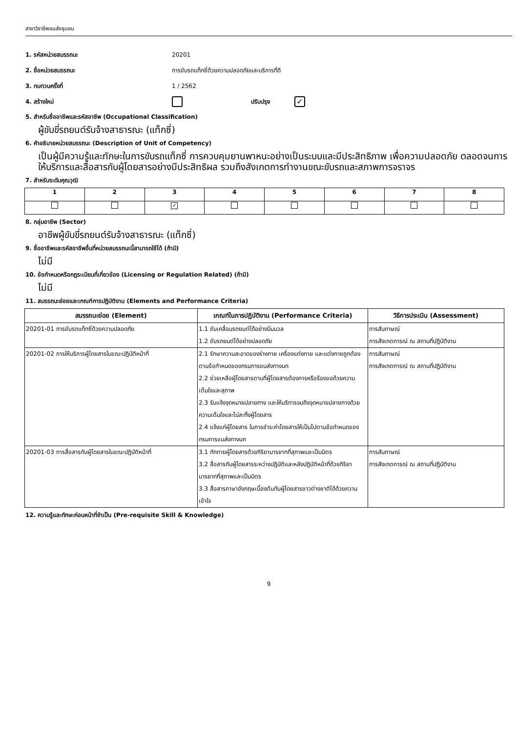สาขาวิชาชีพขนส่งชุมชน
1. รหัสหน่วยสมรรถนะ 20201
2. ชื่อหน่วยสมรรถนะ การขับรถแท็กซี่ด้วยความปลอดภัยและบริการที่ดี
3. ทบทวนครั้งที่ 1 / 2562
4. สร้างใหม่ ปรับปรุง ✓
5. สำหรับชื่ออาชีพและรหัสอาชีพ (Occupational Classification)
ผู้ขับขี่รถยนต์รับจ้างสาธารณะ (แท็กซี่)
6. คำอธิบายหน่วยสมรรถนะ (Description of Unit of Competency)
เป็นผู้มีความรู้และทักษะในการขับรถแท็กซี่ การควบคุมยานพาหนะอย่างเป็นระบบและมีประสิทธิภาพ เพื่อความปลอดภัย ตลอดจนการให้บริการและสื่อสารกับผู้โดยสารอย่างมีประสิทธิผล รวมถึงสังเกตการทำงานขณะขับรถและสภาพการจราจร
7. สำหรับระดับคุณวุฒิ
| 1 | 2 | 3 | 4 | 5 | 6 | 7 | 8 |
| --- | --- | --- | --- | --- | --- | --- | --- |
| | | ✓ | | | | | |
8. กลุ่มอาชีพ (Sector)
อาชีพผู้ขับขี่รถยนต์รับจ้างสาธารณะ (แท็กซี่)
9. ชื่ออาชีพและรหัสอาชีพอื่นที่หน่วยสมรรถนะนี้สามารถใช้ได้ (ถ้ามี)
ไม่มี
10. ข้อกำหนดหรือกฎระเบียบที่เกี่ยวข้อง (Licensing or Regulation Related) (ถ้ามี)
ไม่มี
11. สมรรถนะย่อยและเกณฑ์การปฏิบัติงาน (Elements and Performance Criteria)
| สมรรถนะย่อย (Element) | เกณฑ์ในการปฏิบัติงาน (Performance Criteria) | วิธีการประเมิน (Assessment) |
| --- | --- | --- |
| 20201-01 การขับรถแท็กซี่ด้วยความปลอดภัย | 1.1 ขับเคลื่อนรถยนต์ได้อย่างนิ่มนวล 1.2 ขับรถยนต์ได้อย่างปลอดภัย | การสัมภาษณ์ การสังเกตการณ์ ณ สถานที่ปฏิบัติงาน |
| 20201-02 การให้บริการผู้โดยสารในขณะปฏิบัติหน้าที่ | 2.1 รักษาความสะอาดของร่างกาย เครื่องแต่งกาย และแต่งกายถูกต้องตามข้อกำหนดของกรมการขนส่งทางบก 2.2 ช่วยเหลือผู้โดยสารตามที่ผู้โดยสารต้องการหรือร้องขอด้วยความเต็มใจและสุภาพ 2.3 รับแจ้งจุดหมายปลายทาง และให้บริการจนถึงจุดหมายปลายทางด้วยความเต็มใจและไม่ละทิ้งผู้โดยสาร 2.4 แจ้งแก่ผู้โดยสาร ในการชำระค่าโดยสารให้เป็นไปตามข้อกำหนดของกรมการขนส่งทางบก | การสัมภาษณ์ การสังเกตการณ์ ณ สถานที่ปฏิบัติงาน |
| 20201-03 การสื่อสารกับผู้โดยสารในขณะปฏิบัติหน้าที่ | 3.1 ทักทายผู้โดยสารด้วยกิริยามารยาทที่สุภาพและเป็นมิตร 3.2 สื่อสารกับผู้โดยสารระหว่างปฏิบัติและหลังปฏิบัติหน้าที่ด้วยกิริยามารยาทที่สุภาพและเป็นมิตร 3.3 สื่อสารภาษาอังกฤษเบื้องต้นกับผู้โดยสารชาวต่างชาติได้ด้วยความเข้าใจ | การสัมภาษณ์ การสังเกตการณ์ ณ สถานที่ปฏิบัติงาน |
12. ความรู้และทักษะก่อนหน้าที่จำเป็น (Pre-requisite Skill & Knowledge)
9